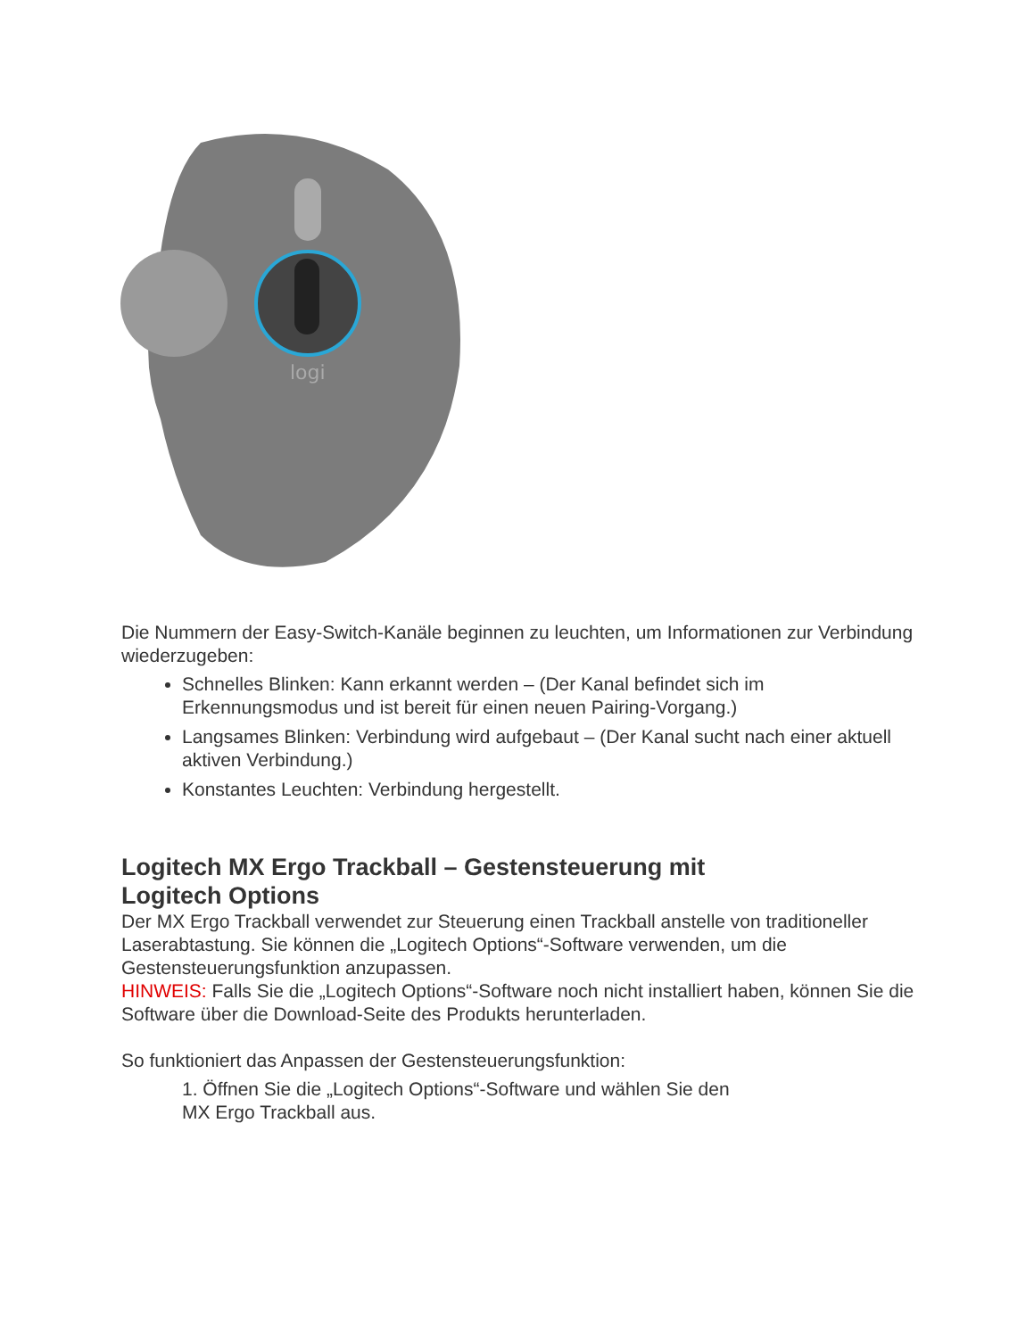logi
Die Nummern der Easy-Switch-Kanäle beginnen zu leuchten, um Informationen zur Verbindung wiederzugeben:
Schnelles Blinken: Kann erkannt werden – (Der Kanal befindet sich im Erkennungsmodus und ist bereit für einen neuen Pairing-Vorgang.)
Langsames Blinken: Verbindung wird aufgebaut – (Der Kanal sucht nach einer aktuell aktiven Verbindung.)
Konstantes Leuchten: Verbindung hergestellt.
Logitech MX Ergo Trackball – Gestensteuerung mit
Logitech Options
Der MX Ergo Trackball verwendet zur Steuerung einen Trackball anstelle von traditioneller Laserabtastung. Sie können die „Logitech Options“-Software verwenden, um die Gestensteuerungsfunktion anzupassen.
HINWEIS: Falls Sie die „Logitech Options“-Software noch nicht installiert haben, können Sie die Software über die Download-Seite des Produkts herunterladen.
So funktioniert das Anpassen der Gestensteuerungsfunktion:
1. Öffnen Sie die „Logitech Options“-Software und wählen Sie den
MX Ergo Trackball aus.